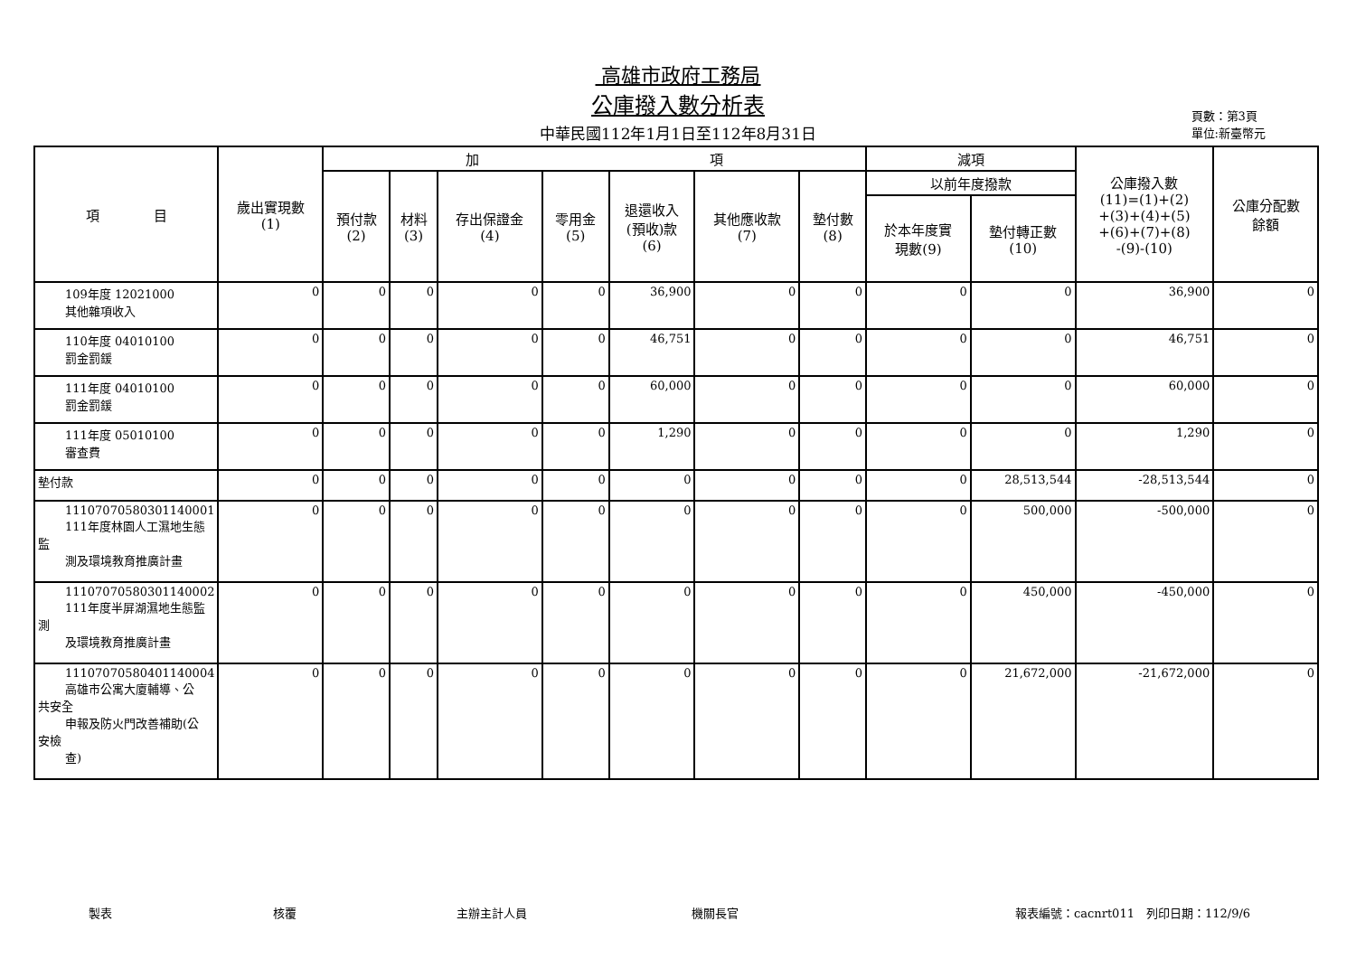高雄市政府工務局
公庫撥入數分析表
中華民國112年1月1日至112年8月31日
頁數：第3頁
單位:新臺幣元
| 項 目 | 歲出實現數 (1) | 加 項 | | | | | | | 減項 | | 公庫撥入數 (11)=(1)+(2) +(3)+(4)+(5) +(6)+(7)+(8) -(9)-(10) | 公庫分配數 餘額 |
| --- | --- | --- | --- | --- | --- | --- | --- | --- | --- | --- | --- | --- |
| | | 預付款 (2) | 材料 (3) | 存出保證金 (4) | 零用金 (5) | 退還收入 (預收)款 (6) | 其他應收款 (7) | 墊付數 (8) | 以前年度撥款 | | | |
| | | | | | | | | | 於本年度實 現數(9) | 墊付轉正數 (10) | | |
| 109年度 12021000 其他雜項收入 | 0 | 0 | 0 | 0 | 0 | 36,900 | 0 | 0 | 0 | 0 | 36,900 | 0 |
| 110年度 04010100 罰金罰鍰 | 0 | 0 | 0 | 0 | 0 | 46,751 | 0 | 0 | 0 | 0 | 46,751 | 0 |
| 111年度 04010100 罰金罰鍰 | 0 | 0 | 0 | 0 | 0 | 60,000 | 0 | 0 | 0 | 0 | 60,000 | 0 |
| 111年度 05010100 審查費 | 0 | 0 | 0 | 0 | 0 | 1,290 | 0 | 0 | 0 | 0 | 1,290 | 0 |
| 墊付款 | 0 | 0 | 0 | 0 | 0 | 0 | 0 | 0 | 0 | 28,513,544 | -28,513,544 | 0 |
| 11107070580301140001 111年度林園人工濕地生態 監 測及環境教育推廣計畫 | 0 | 0 | 0 | 0 | 0 | 0 | 0 | 0 | 0 | 500,000 | -500,000 | 0 |
| 11107070580301140002 111年度半屏湖濕地生態監 測 及環境教育推廣計畫 | 0 | 0 | 0 | 0 | 0 | 0 | 0 | 0 | 0 | 450,000 | -450,000 | 0 |
| 11107070580401140004 高雄市公寓大廈輔導、公 共安全 申報及防火門改善補助(公 安檢 查) | 0 | 0 | 0 | 0 | 0 | 0 | 0 | 0 | 0 | 21,672,000 | -21,672,000 | 0 |
製表 核覆 主辦主計人員 機關長官 報表編號：cacnrt011　列印日期：112/9/6